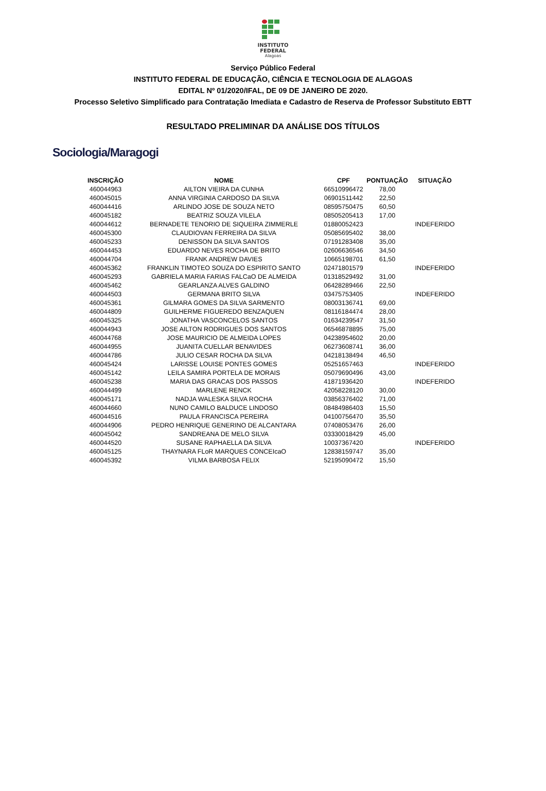INSTITUTO
FEDERAL
Alagoas
Serviço Público Federal
INSTITUTO FEDERAL DE EDUCAÇÃO, CIÊNCIA E TECNOLOGIA DE ALAGOAS
EDITAL Nº 01/2020/IFAL, DE 09 DE JANEIRO DE 2020.
Processo Seletivo Simplificado para Contratação Imediata e Cadastro de Reserva de Professor Substituto EBTT
RESULTADO PRELIMINAR DA ANÁLISE DOS TÍTULOS
Sociologia/Maragogi
| INSCRIÇÃO | NOME | CPF | PONTUAÇÃO | SITUAÇÃO |
| --- | --- | --- | --- | --- |
| 460044963 | AILTON VIEIRA DA CUNHA | 66510996472 | 78,00 | |
| 460045015 | ANNA VIRGINIA CARDOSO DA SILVA | 06901511442 | 22,50 | |
| 460044416 | ARLINDO JOSE DE SOUZA NETO | 08595750475 | 60,50 | |
| 460045182 | BEATRIZ SOUZA VILELA | 08505205413 | 17,00 | |
| 460044612 | BERNADETE TENORIO DE SIQUEIRA ZIMMERLE | 01880052423 | | INDEFERIDO |
| 460045300 | CLAUDIOVAN FERREIRA DA SILVA | 05085695402 | 38,00 | |
| 460045233 | DENISSON DA SILVA SANTOS | 07191283408 | 35,00 | |
| 460044453 | EDUARDO NEVES ROCHA DE BRITO | 02606636546 | 34,50 | |
| 460044704 | FRANK ANDREW DAVIES | 10665198701 | 61,50 | |
| 460045362 | FRANKLIN TIMOTEO SOUZA DO ESPIRITO SANTO | 02471801579 | | INDEFERIDO |
| 460045293 | GABRIELA MARIA FARIAS FALCaO DE ALMEIDA | 01318529492 | 31,00 | |
| 460045462 | GEARLANZA ALVES GALDINO | 06428289466 | 22,50 | |
| 460044503 | GERMANA BRITO SILVA | 03475753405 | | INDEFERIDO |
| 460045361 | GILMARA GOMES DA SILVA SARMENTO | 08003136741 | 69,00 | |
| 460044809 | GUILHERME FIGUEREDO BENZAQUEN | 08116184474 | 28,00 | |
| 460045325 | JONATHA VASCONCELOS SANTOS | 01634239547 | 31,50 | |
| 460044943 | JOSE AILTON RODRIGUES DOS SANTOS | 06546878895 | 75,00 | |
| 460044768 | JOSE MAURICIO DE ALMEIDA LOPES | 04238954602 | 20,00 | |
| 460044955 | JUANITA CUELLAR BENAVIDES | 06273608741 | 36,00 | |
| 460044786 | JULIO CESAR ROCHA DA SILVA | 04218138494 | 46,50 | |
| 460045424 | LARISSE LOUISE PONTES GOMES | 05251657463 | | INDEFERIDO |
| 460045142 | LEILA SAMIRA PORTELA DE MORAIS | 05079690496 | 43,00 | |
| 460045238 | MARIA DAS GRACAS DOS PASSOS | 41871936420 | | INDEFERIDO |
| 460044499 | MARLENE RENCK | 42058228120 | 30,00 | |
| 460045171 | NADJA WALESKA SILVA ROCHA | 03856376402 | 71,00 | |
| 460044660 | NUNO CAMILO BALDUCE LINDOSO | 08484986403 | 15,50 | |
| 460044516 | PAULA FRANCISCA PEREIRA | 04100756470 | 35,50 | |
| 460044906 | PEDRO HENRIQUE GENERINO DE ALCANTARA | 07408053476 | 26,00 | |
| 460045042 | SANDREANA DE MELO SILVA | 03330018429 | 45,00 | |
| 460044520 | SUSANE RAPHAELLA DA SILVA | 10037367420 | | INDEFERIDO |
| 460045125 | THAYNARA FLoR MARQUES CONCEIcaO | 12838159747 | 35,00 | |
| 460045392 | VILMA BARBOSA FELIX | 52195090472 | 15,50 | |